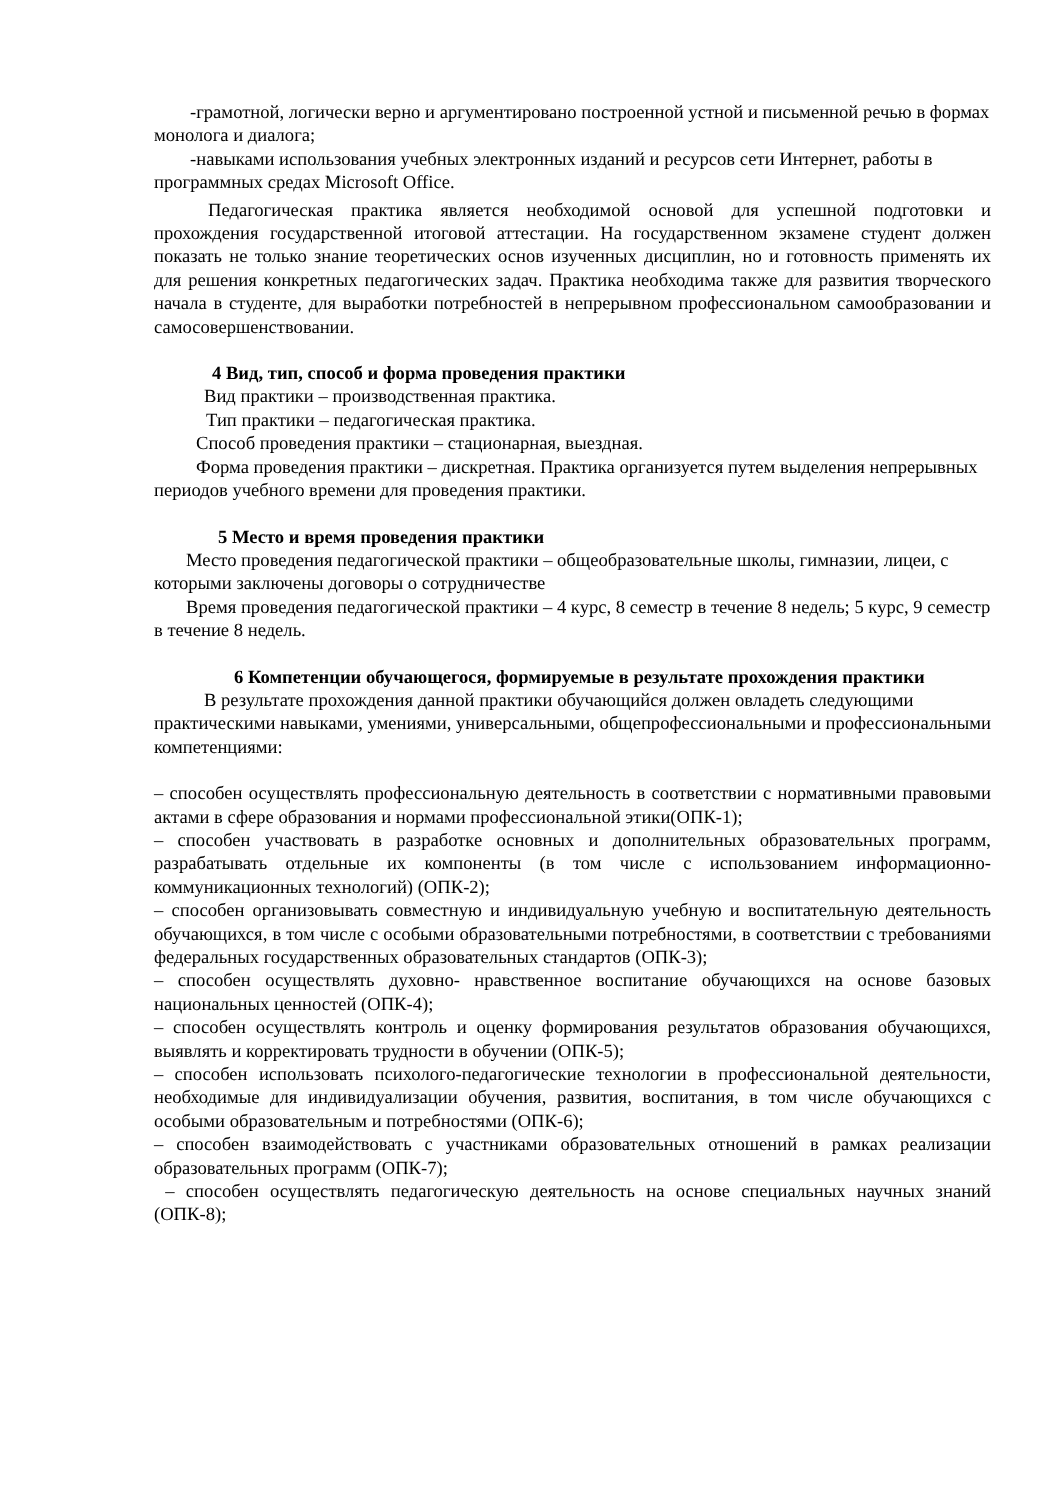-грамотной, логически верно и аргументировано построенной устной и письменной речью в формах монолога и диалога;
-навыками использования учебных электронных изданий и ресурсов сети Интернет, работы в программных средах Microsoft Office.
Педагогическая практика является необходимой основой для успешной подготовки и прохождения государственной итоговой аттестации. На государственном экзамене студент должен показать не только знание теоретических основ изученных дисциплин, но и готовность применять их для решения конкретных педагогических задач. Практика необходима также для развития творческого начала в студенте, для выработки потребностей в непрерывном профессиональном самообразовании и самосовершенствовании.
4 Вид, тип, способ и форма проведения практики
Вид практики – производственная практика.
Тип практики – педагогическая практика.
Способ проведения практики – стационарная, выездная.
Форма проведения практики – дискретная. Практика организуется путем выделения непрерывных периодов учебного времени для проведения практики.
5 Место и время проведения практики
Место проведения педагогической практики – общеобразовательные школы, гимназии, лицеи, с которыми заключены договоры о сотрудничестве
Время проведения педагогической практики – 4 курс, 8 семестр в течение 8 недель; 5 курс, 9 семестр в течение 8 недель.
6 Компетенции обучающегося, формируемые в результате прохождения практики
В результате прохождения данной практики обучающийся должен овладеть следующими
практическими навыками, умениями, универсальными, общепрофессиональными и профессиональными компетенциями:
– способен осуществлять профессиональную деятельность в соответствии с нормативными правовыми актами в сфере образования и нормами профессиональной этики(ОПК-1);
– способен участвовать в разработке основных и дополнительных образовательных программ, разрабатывать отдельные их компоненты (в том числе с использованием информационно-коммуникационных технологий) (ОПК-2);
– способен организовывать совместную и индивидуальную учебную и воспитательную деятельность обучающихся, в том числе с особыми образовательными потребностями, в соответствии с требованиями федеральных государственных образовательных стандартов (ОПК-3);
– способен осуществлять духовно- нравственное воспитание обучающихся на основе базовых национальных ценностей (ОПК-4);
– способен осуществлять контроль и оценку формирования результатов образования обучающихся, выявлять и корректировать трудности в обучении (ОПК-5);
– способен использовать психолого-педагогические технологии в профессиональной деятельности, необходимые для индивидуализации обучения, развития, воспитания, в том числе обучающихся с особыми образовательным и потребностями (ОПК-6);
– способен взаимодействовать с участниками образовательных отношений в рамках реализации образовательных программ (ОПК-7);
– способен осуществлять педагогическую деятельность на основе специальных научных знаний (ОПК-8);